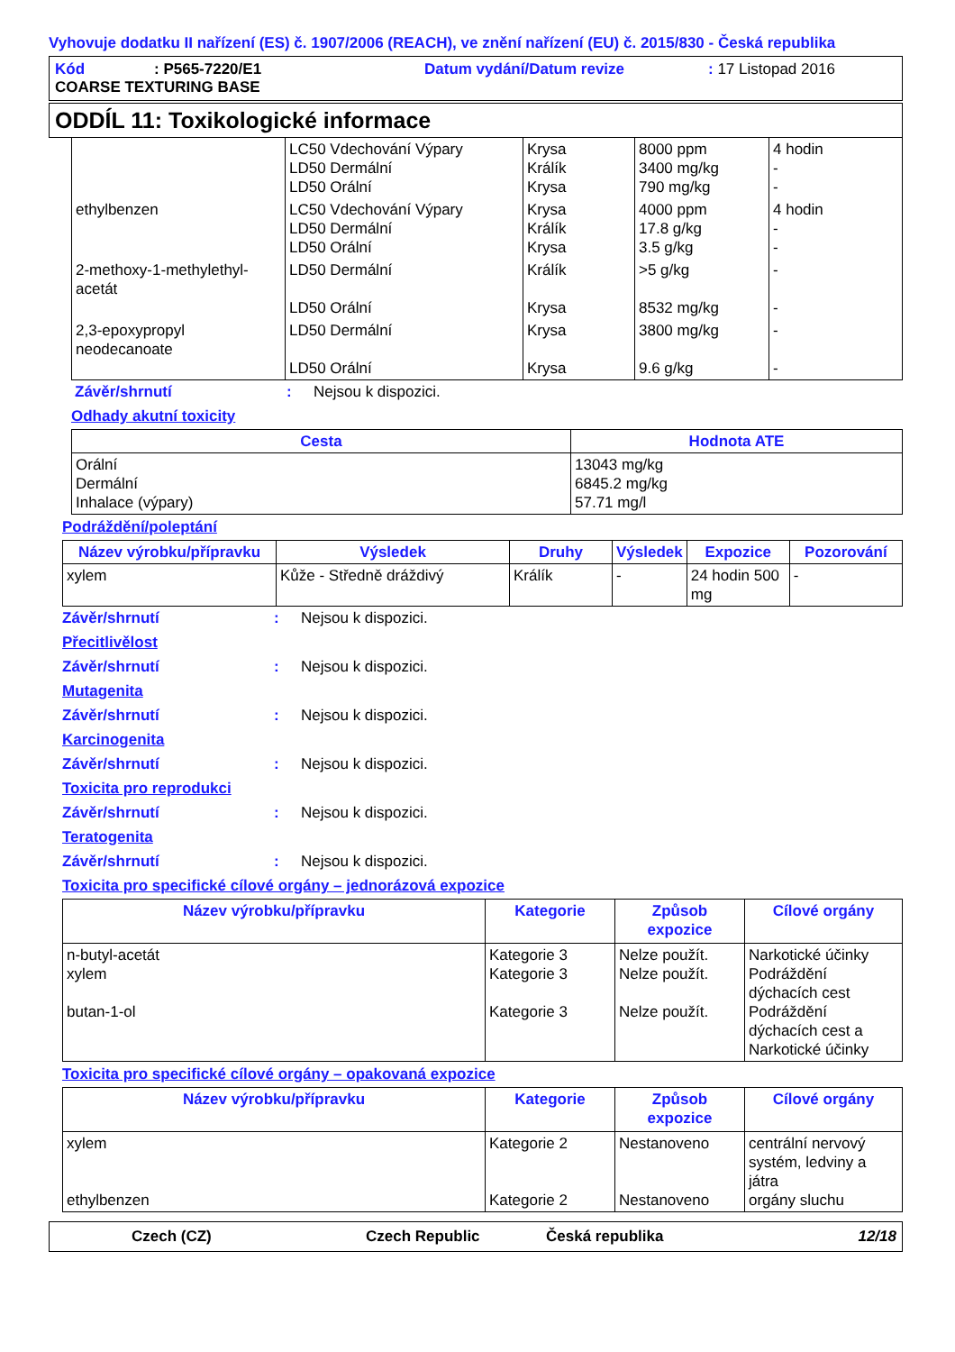Vyhovuje dodatku II nařízení (ES) č. 1907/2006 (REACH), ve znění nařízení (EU) č. 2015/830 - Česká republika
Kód: P565-7220/E1 Datum vydání/Datum revize: 17 Listopad 2016
COARSE TEXTURING BASE
ODDÍL 11: Toxikologické informace
| | LC50 Vdechování Výpary LD50 Dermální LD50 Orální | Krysa Králík Krysa | 8000 ppm 3400 mg/kg 790 mg/kg | 4 hodin - - |
| ethylbenzen | LC50 Vdechování Výpary LD50 Dermální LD50 Orální | Krysa Králík Krysa | 4000 ppm 17.8 g/kg 3.5 g/kg | 4 hodin - - |
| 2-methoxy-1-methylethyl- acetát | LD50 Dermální LD50 Orální | Králík Krysa | >5 g/kg 8532 mg/kg | - - |
| 2,3-epoxypropyl neodecanoate | LD50 Dermální LD50 Orální | Krysa Krysa | 3800 mg/kg 9.6 g/kg | - - |
Závěr/shrnutí: Nejsou k dispozici.
Odhady akutní toxicity
| Cesta | Hodnota ATE |
| --- | --- |
| Orální Dermální Inhalace (výpary) | 13043 mg/kg 6845.2 mg/kg 57.71 mg/l |
Podráždění/poleptání
| Název výrobku/přípravku | Výsledek | Druhy | Výsledek | Expozice | Pozorování |
| --- | --- | --- | --- | --- | --- |
| xylem | Kůže - Středně dráždivý | Králík | - | 24 hodin 500 mg | - |
Závěr/shrnutí: Nejsou k dispozici.
Přecitlivělost
Závěr/shrnutí: Nejsou k dispozici.
Mutagenita
Závěr/shrnutí: Nejsou k dispozici.
Karcinogenita
Závěr/shrnutí: Nejsou k dispozici.
Toxicita pro reprodukci
Závěr/shrnutí: Nejsou k dispozici.
Teratogenita
Závěr/shrnutí: Nejsou k dispozici.
Toxicita pro specifické cílové orgány – jednorázová expozice
| Název výrobku/přípravku | Kategorie | Způsob expozice | Cílové orgány |
| --- | --- | --- | --- |
| n-butyl-acetát xylem butan-1-ol | Kategorie 3 Kategorie 3 Kategorie 3 | Nelze použít. Nelze použít. Nelze použít. | Narkotické účinky Podráždění dýchacích cest Podráždění dýchacích cest a Narkotické účinky |
Toxicita pro specifické cílové orgány – opakovaná expozice
| Název výrobku/přípravku | Kategorie | Způsob expozice | Cílové orgány |
| --- | --- | --- | --- |
| xylem ethylbenzen | Kategorie 2 Kategorie 2 | Nestanoveno Nestanoveno | centrální nervový systém, ledviny a játra orgány sluchu |
Czech (CZ) Czech Republic Česká republika 12/18